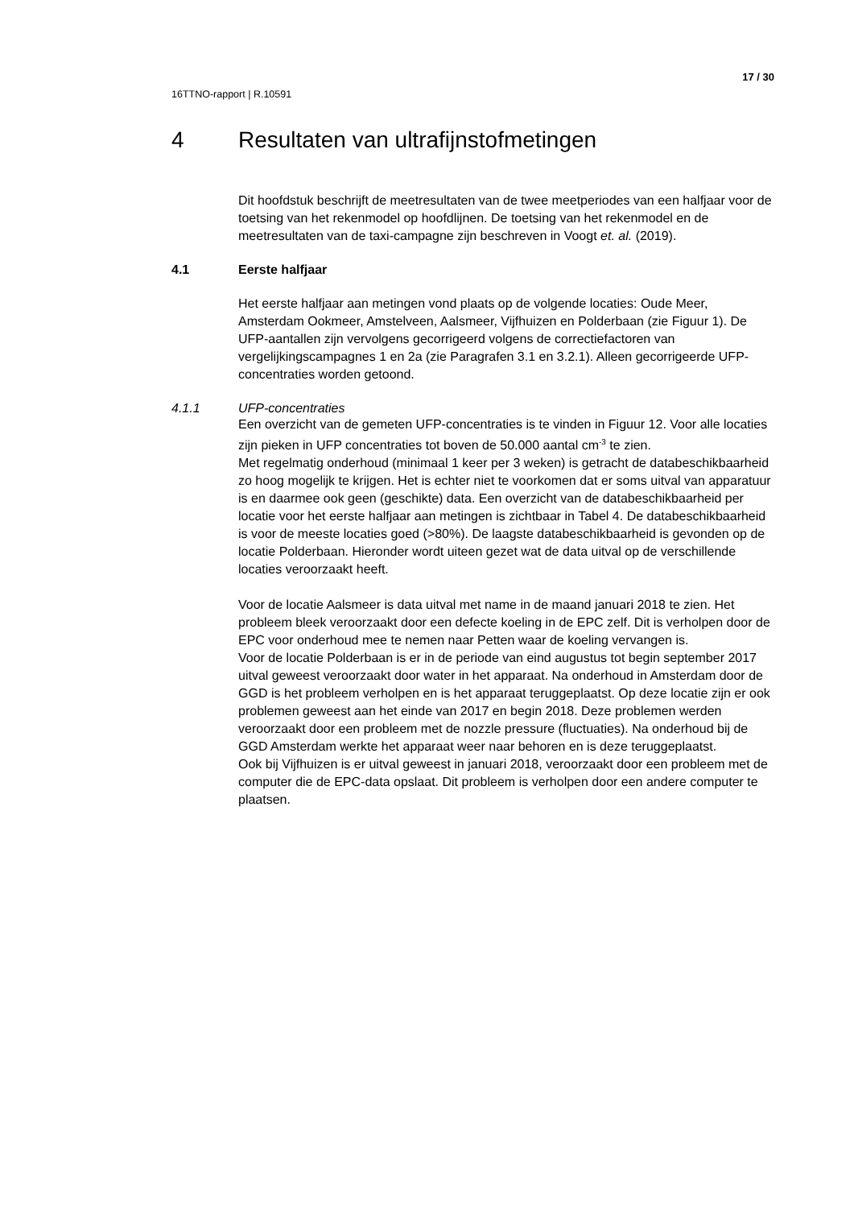17 / 30
16TTNO-rapport | R.10591
4 Resultaten van ultrafijnstofmetingen
Dit hoofdstuk beschrijft de meetresultaten van de twee meetperiodes van een halfjaar voor de toetsing van het rekenmodel op hoofdlijnen. De toetsing van het rekenmodel en de meetresultaten van de taxi-campagne zijn beschreven in Voogt et. al. (2019).
4.1 Eerste halfjaar
Het eerste halfjaar aan metingen vond plaats op de volgende locaties: Oude Meer, Amsterdam Ookmeer, Amstelveen, Aalsmeer, Vijfhuizen en Polderbaan (zie Figuur 1). De UFP-aantallen zijn vervolgens gecorrigeerd volgens de correctiefactoren van vergelijkingscampagnes 1 en 2a (zie Paragrafen 3.1 en 3.2.1). Alleen gecorrigeerde UFP-concentraties worden getoond.
4.1.1 UFP-concentraties
Een overzicht van de gemeten UFP-concentraties is te vinden in Figuur 12. Voor alle locaties zijn pieken in UFP concentraties tot boven de 50.000 aantal cm<sup>-3</sup> te zien.
Met regelmatig onderhoud (minimaal 1 keer per 3 weken) is getracht de databeschikbaarheid zo hoog mogelijk te krijgen. Het is echter niet te voorkomen dat er soms uitval van apparatuur is en daarmee ook geen (geschikte) data. Een overzicht van de databeschikbaarheid per locatie voor het eerste halfjaar aan metingen is zichtbaar in Tabel 4. De databeschikbaarheid is voor de meeste locaties goed (>80%). De laagste databeschikbaarheid is gevonden op de locatie Polderbaan. Hieronder wordt uiteen gezet wat de data uitval op de verschillende locaties veroorzaakt heeft.
Voor de locatie Aalsmeer is data uitval met name in de maand januari 2018 te zien. Het probleem bleek veroorzaakt door een defecte koeling in de EPC zelf. Dit is verholpen door de EPC voor onderhoud mee te nemen naar Petten waar de koeling vervangen is.
Voor de locatie Polderbaan is er in de periode van eind augustus tot begin september 2017 uitval geweest veroorzaakt door water in het apparaat. Na onderhoud in Amsterdam door de GGD is het probleem verholpen en is het apparaat teruggeplaatst. Op deze locatie zijn er ook problemen geweest aan het einde van 2017 en begin 2018. Deze problemen werden veroorzaakt door een probleem met de nozzle pressure (fluctuaties). Na onderhoud bij de GGD Amsterdam werkte het apparaat weer naar behoren en is deze teruggeplaatst.
Ook bij Vijfhuizen is er uitval geweest in januari 2018, veroorzaakt door een probleem met de computer die de EPC-data opslaat. Dit probleem is verholpen door een andere computer te plaatsen.